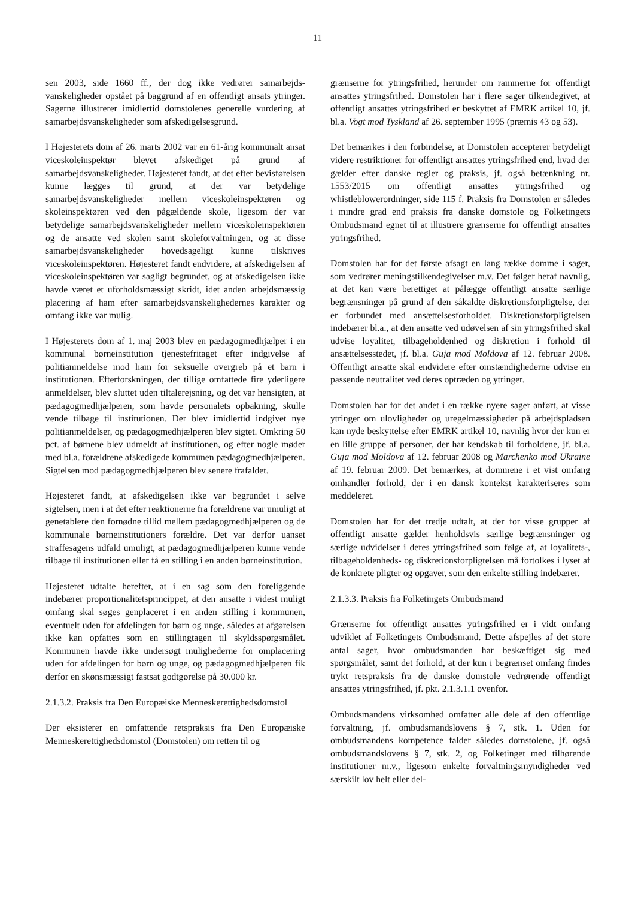11
sen 2003, side 1660 ff., der dog ikke vedrører samarbejds­vanskeligheder opstået på baggrund af en offentligt ansats ytringer. Sagerne illustrerer imidlertid domstolenes generelle vurdering af samarbejdsvanskeligheder som afskedigelses­grund.
I Højesterets dom af 26. marts 2002 var en 61-årig kom­munalt ansat viceskoleinspektør blevet afskediget på grund af samarbejdsvanskeligheder. Højesteret fandt, at det efter bevisførelsen kunne lægges til grund, at der var betydelige samarbejdsvanskeligheder mellem viceskoleinspektøren og skoleinspektøren ved den pågældende skole, ligesom der var betydelige samarbejdsvanskeligheder mellem viceskole­inspektøren og de ansatte ved skolen samt skoleforvaltnin­gen, og at disse samarbejdsvanskeligheder hovedsageligt kunne tilskrives viceskoleinspektøren. Højesteret fandt end­videre, at afskedigelsen af viceskoleinspektøren var sagligt begrundet, og at afskedigelsen ikke havde været et ufor­holdsmæssigt skridt, idet anden arbejdsmæssig placering af ham efter samarbejdsvanskelighedernes karakter og omfang ikke var mulig.
I Højesterets dom af 1. maj 2003 blev en pædagogmedhjæl­per i en kommunal børneinstitution tjenestefritaget efter ind­givelse af politianmeldelse mod ham for seksuelle overgreb på et barn i institutionen. Efterforskningen, der tillige omfat­tede fire yderligere anmeldelser, blev sluttet uden tiltalerejs­ning, og det var hensigten, at pædagogmedhjælperen, som havde personalets opbakning, skulle vende tilbage til institu­tionen. Der blev imidlertid indgivet nye politianmeldelser, og pædagogmedhjælperen blev sigtet. Omkring 50 pct. af børnene blev udmeldt af institutionen, og efter nogle møder med bl.a. forældrene afskedigede kommunen pædagogmed­hjælperen. Sigtelsen mod pædagogmedhjælperen blev sene­re frafaldet.
Højesteret fandt, at afskedigelsen ikke var begrundet i selve sigtelsen, men i at det efter reaktionerne fra forældrene var umuligt at genetablere den fornødne tillid mellem pædagog­medhjælperen og de kommunale børneinstitutioners foræl­dre. Det var derfor uanset straffesagens udfald umuligt, at pædagogmedhjælperen kunne vende tilbage til institutionen eller få en stilling i en anden børneinstitution.
Højesteret udtalte herefter, at i en sag som den foreliggende indebærer proportionalitetsprincippet, at den ansatte i videst muligt omfang skal søges genplaceret i en anden stilling i kommunen, eventuelt uden for afdelingen for børn og unge, således at afgørelsen ikke kan opfattes som en stillingtagen til skyldsspørgsmålet. Kommunen havde ikke undersøgt mu­lighederne for omplacering uden for afdelingen for børn og unge, og pædagogmedhjælperen fik derfor en skønsmæssigt fastsat godtgørelse på 30.000 kr.
2.1.3.2. Praksis fra Den Europæiske Menneskerettigheds­domstol
Der eksisterer en omfattende retspraksis fra Den Europæiske Menneskerettighedsdomstol (Domstolen) om retten til og
grænserne for ytringsfrihed, herunder om rammerne for of­fentligt ansattes ytringsfrihed. Domstolen har i flere sager tilkendegivet, at offentligt ansattes ytringsfrihed er beskyttet af EMRK artikel 10, jf. bl.a. Vogt mod Tyskland af 26. september 1995 (præmis 43 og 53).
Det bemærkes i den forbindelse, at Domstolen accepterer betydeligt videre restriktioner for offentligt ansattes ytrings­frihed end, hvad der gælder efter danske regler og praksis, jf. også betænkning nr. 1553/2015 om offentligt ansattes ytringsfrihed og whistleblowerordninger, side 115 f. Prak­sis fra Domstolen er således i mindre grad end praksis fra danske domstole og Folketingets Ombudsmand egnet til at illustrere grænserne for offentligt ansattes ytringsfrihed.
Domstolen har for det første afsagt en lang række domme i sager, som vedrører meningstilkendegivelser m.v. Det følger heraf navnlig, at det kan være berettiget at pålægge offent­ligt ansatte særlige begrænsninger på grund af den såkaldte diskretionsforpligtelse, der er forbundet med ansættelsesfor­holdet. Diskretionsforpligtelsen indebærer bl.a., at den an­satte ved udøvelsen af sin ytringsfrihed skal udvise loyalitet, tilbageholdenhed og diskretion i forhold til ansættelsesste­det, jf. bl.a. Guja mod Moldova af 12. februar 2008. Offent­ligt ansatte skal endvidere efter omstændighederne udvise en passende neutralitet ved deres optræden og ytringer.
Domstolen har for det andet i en række nyere sager anført, at visse ytringer om ulovligheder og uregelmæssigheder på arbejdspladsen kan nyde beskyttelse efter EMRK artikel 10, navnlig hvor der kun er en lille gruppe af personer, der har kendskab til forholdene, jf. bl.a. Guja mod Moldova af 12. februar 2008 og Marchenko mod Ukraine af 19. fe­bruar 2009. Det bemærkes, at dommene i et vist omfang omhandler forhold, der i en dansk kontekst karakteriseres som meddeleret.
Domstolen har for det tredje udtalt, at der for visse grupper af offentligt ansatte gælder henholdsvis særlige begrænsnin­ger og særlige udvidelser i deres ytringsfrihed som følge af, at loyalitets-, tilbageholdenheds- og diskretionsforpligtelsen må fortolkes i lyset af de konkrete pligter og opgaver, som den enkelte stilling indebærer.
2.1.3.3. Praksis fra Folketingets Ombudsmand
Grænserne for offentligt ansattes ytringsfrihed er i vidt om­fang udviklet af Folketingets Ombudsmand. Dette afspejles af det store antal sager, hvor ombudsmanden har beskæftiget sig med spørgsmålet, samt det forhold, at der kun i begræn­set omfang findes trykt retspraksis fra de danske domstole vedrørende offentligt ansattes ytringsfrihed, jf. pkt. 2.1.3.1.1 ovenfor.
Ombudsmandens virksomhed omfatter alle dele af den offentlige forvaltning, jf. ombudsmandslovens § 7, stk. 1. Uden for ombudsmandens kompetence falder således domstolene, jf. også ombudsmandslovens § 7, stk. 2, og Folketinget med tilhørende institutioner m.v., ligesom enkel­te forvaltningsmyndigheder ved særskilt lov helt eller del-